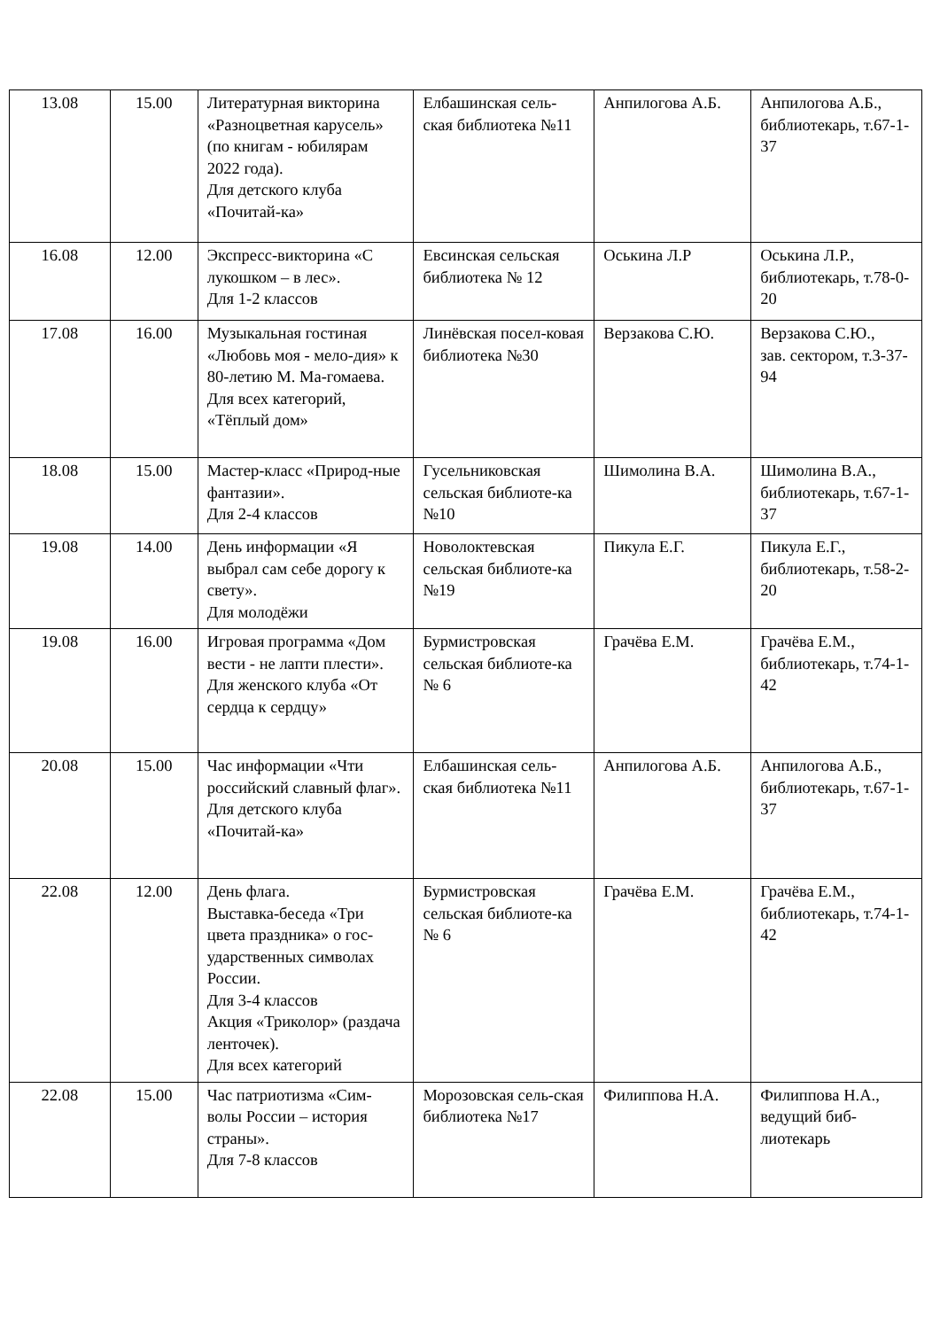| 13.08 | 15.00 | Литературная викторина «Разноцветная карусель» (по книгам - юбилярам 2022 года). Для детского клуба «Почитай-ка» | Елбашинская сель-ская библиотека №11 | Анпилогова А.Б. | Анпилогова А.Б., библиотекарь, т.67-1-37 |
| 16.08 | 12.00 | Экспресс-викторина «С лукошком – в лес». Для 1-2 классов | Евсинская сельская библиотека № 12 | Оськина Л.Р | Оськина Л.Р., библиотекарь, т.78-0-20 |
| 17.08 | 16.00 | Музыкальная гостиная «Любовь моя - мело-дия» к 80-летию М. Ма-гомаева. Для всех категорий, «Тёплый дом» | Линёвская посел-ковая библиотека №30 | Верзакова С.Ю. | Верзакова С.Ю., зав. сектором, т.3-37-94 |
| 18.08 | 15.00 | Мастер-класс «Природ-ные фантазии». Для 2-4 классов | Гусельниковская сельская библиоте-ка №10 | Шимолина В.А. | Шимолина В.А., библиотекарь, т.67-1-37 |
| 19.08 | 14.00 | День информации «Я выбрал сам себе дорогу к свету». Для молодёжи | Новолоктевская сельская библиоте-ка №19 | Пикула Е.Г. | Пикула Е.Г., библиотекарь, т.58-2-20 |
| 19.08 | 16.00 | Игровая программа «Дом вести - не лапти плести». Для женского клуба «От сердца к сердцу» | Бурмистровская сельская библиоте-ка № 6 | Грачёва Е.М. | Грачёва Е.М., библиотекарь, т.74-1-42 |
| 20.08 | 15.00 | Час информации «Чти российский славный флаг». Для детского клуба «Почитай-ка» | Елбашинская сель-ская библиотека №11 | Анпилогова А.Б. | Анпилогова А.Б., библиотекарь, т.67-1-37 |
| 22.08 | 12.00 | День флага. Выставка-беседа «Три цвета праздника» о гос-ударственных символах России. Для 3-4 классов Акция «Триколор» (раздача ленточек). Для всех категорий | Бурмистровская сельская библиоте-ка № 6 | Грачёва Е.М. | Грачёва Е.М., библиотекарь, т.74-1-42 |
| 22.08 | 15.00 | Час патриотизма «Сим-волы России – история страны». Для 7-8 классов | Морозовская сель-ская библиотека №17 | Филиппова Н.А. | Филиппова Н.А., ведущий биб-лиотекарь |